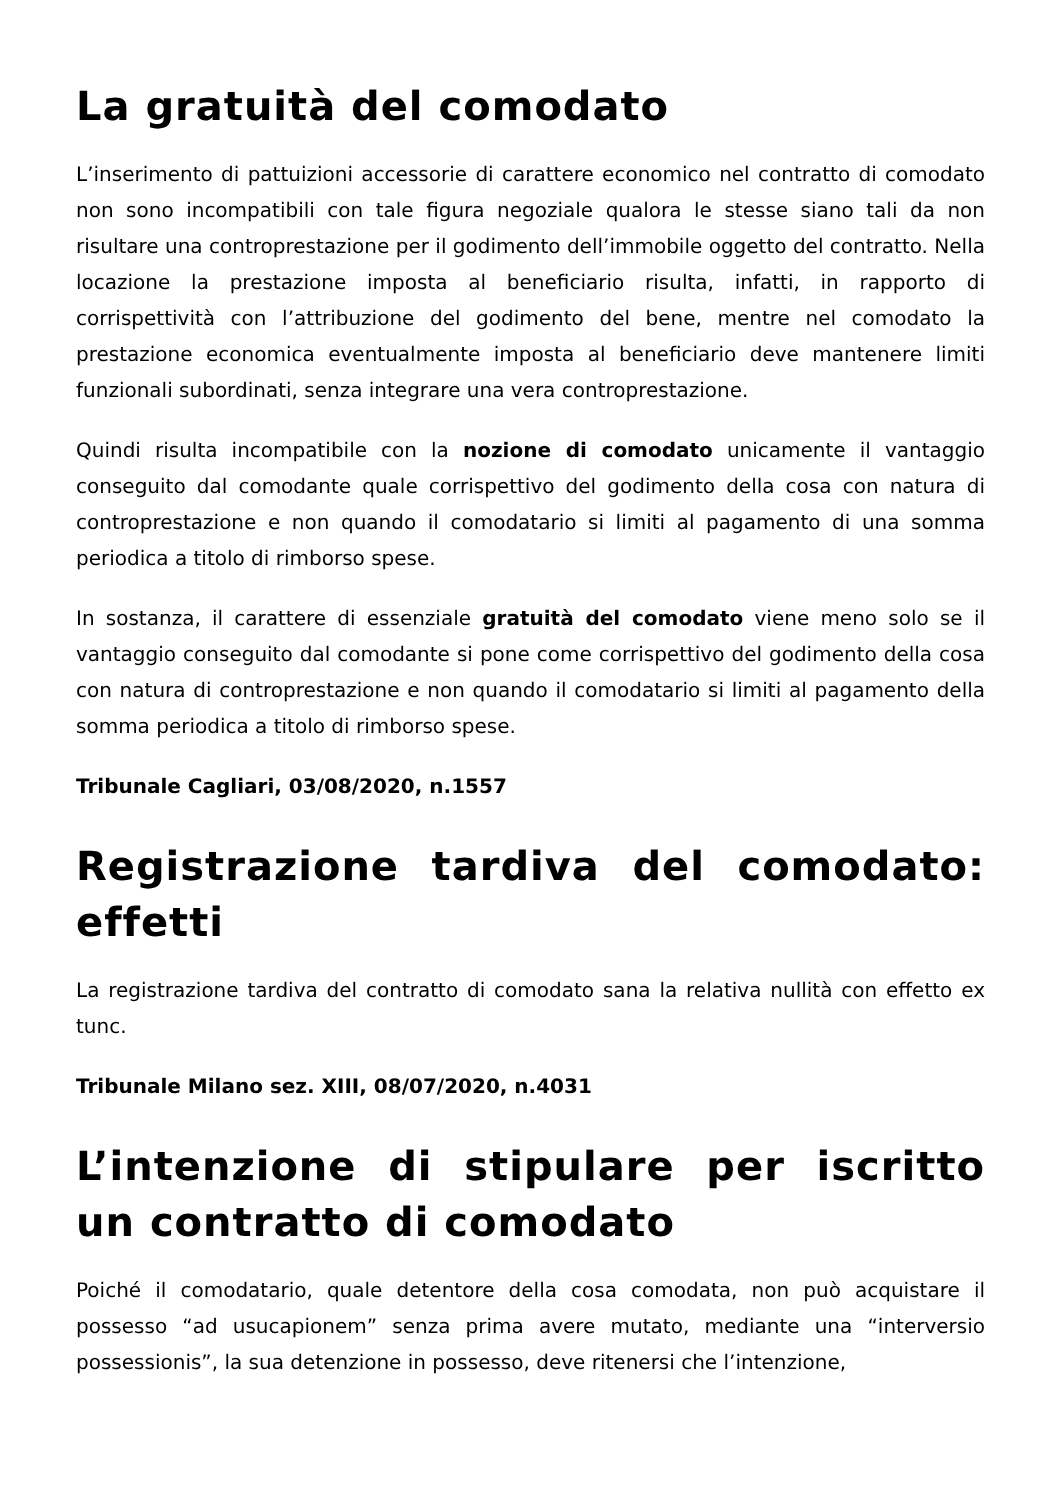La gratuità del comodato
L’inserimento di pattuizioni accessorie di carattere economico nel contratto di comodato non sono incompatibili con tale figura negoziale qualora le stesse siano tali da non risultare una controprestazione per il godimento dell’immobile oggetto del contratto. Nella locazione la prestazione imposta al beneficiario risulta, infatti, in rapporto di corrispettività con l’attribuzione del godimento del bene, mentre nel comodato la prestazione economica eventualmente imposta al beneficiario deve mantenere limiti funzionali subordinati, senza integrare una vera controprestazione.
Quindi risulta incompatibile con la nozione di comodato unicamente il vantaggio conseguito dal comodante quale corrispettivo del godimento della cosa con natura di controprestazione e non quando il comodatario si limiti al pagamento di una somma periodica a titolo di rimborso spese.
In sostanza, il carattere di essenziale gratuità del comodato viene meno solo se il vantaggio conseguito dal comodante si pone come corrispettivo del godimento della cosa con natura di controprestazione e non quando il comodatario si limiti al pagamento della somma periodica a titolo di rimborso spese.
Tribunale Cagliari, 03/08/2020, n.1557
Registrazione tardiva del comodato: effetti
La registrazione tardiva del contratto di comodato sana la relativa nullità con effetto ex tunc.
Tribunale Milano sez. XIII, 08/07/2020, n.4031
L’intenzione di stipulare per iscritto un contratto di comodato
Poiché il comodatario, quale detentore della cosa comodata, non può acquistare il possesso “ad usucapionem” senza prima avere mutato, mediante una “interversio possessionis”, la sua detenzione in possesso, deve ritenersi che l’intenzione,